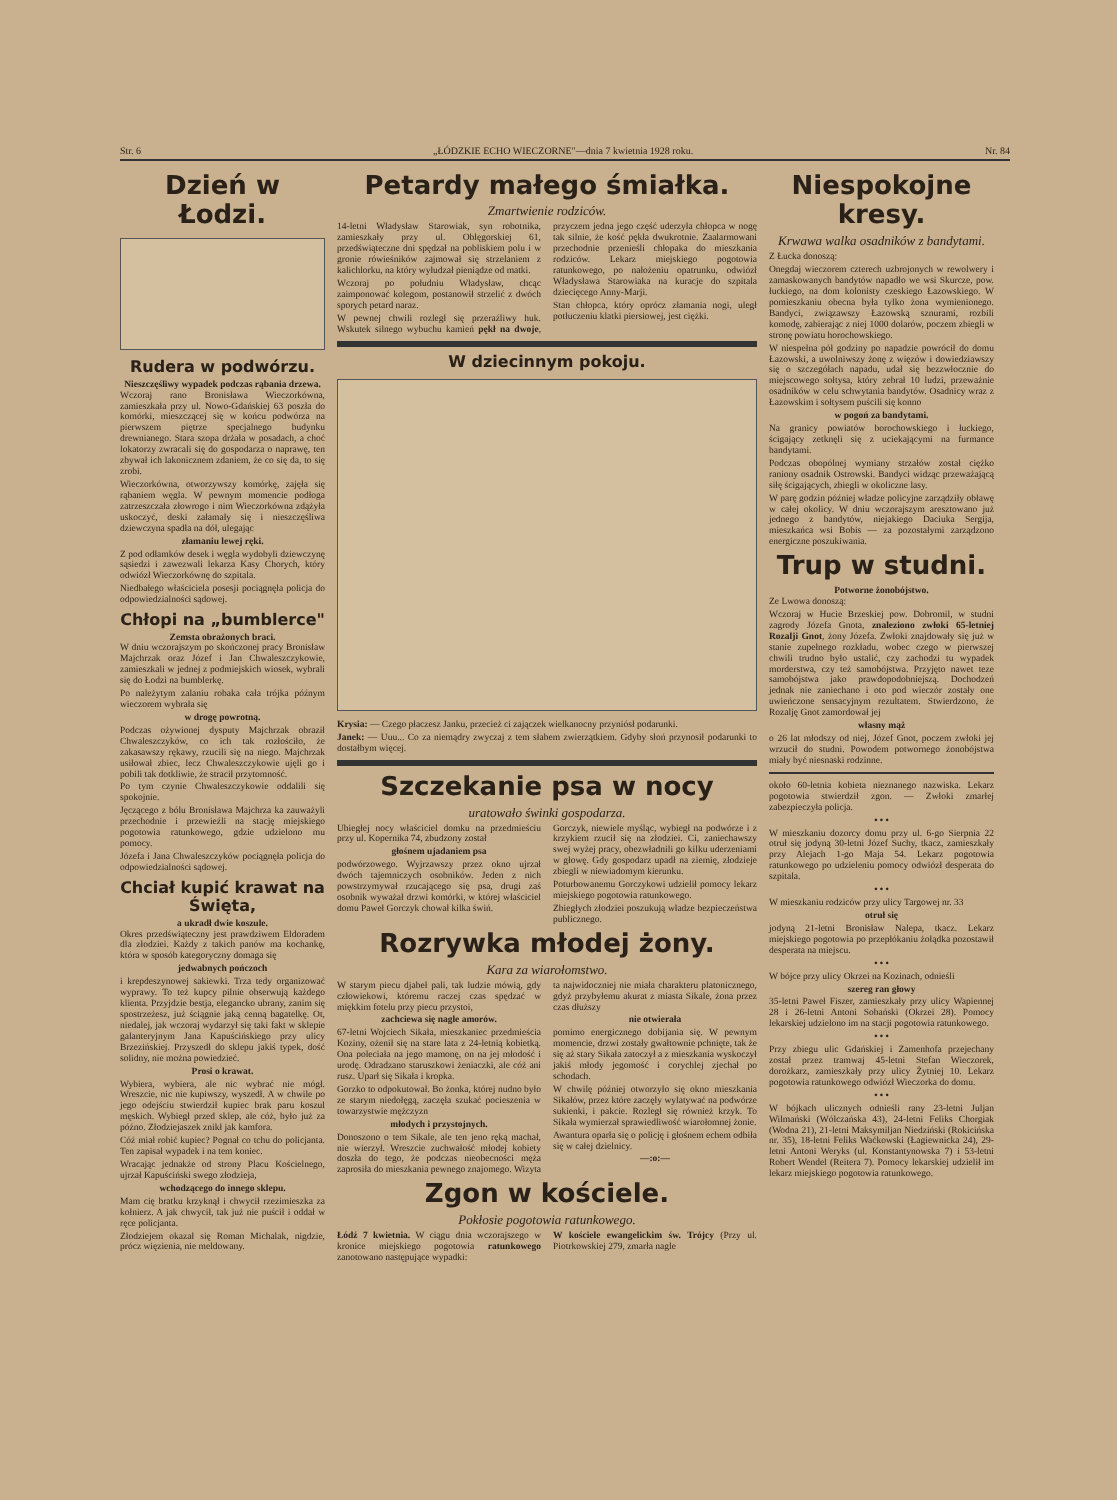Str. 6 „ŁÓDZKIE ECHO WIECZORNE"—dnia 7 kwietnia 1928 roku. Nr. 84
Dzień w Łodzi.
Rudera w podwórzu.
Nieszczęśliwy wypadek podczas rąbania drzewa.
Wczoraj rano Bronisława Wieczorkówna, zamieszkała przy ul. Nowo-Gdańskiej 63 poszła do komórki, mieszczącej się w końcu podwórza na pierwszem piętrze specjalnego budynku drewnianego. Stara szopa drżała w posadach, a choć lokatorzy zwracali się do gospodarza o naprawę, ten zbywał ich lakonicznem zdaniem, że co się da, to się zrobi.
Wieczorkówna, otworzywszy komórkę, zajęła się rąbaniem węgla. W pewnym momencie podłoga zatrzeszczała złowrogo i nim Wieczorkówna zdążyła uskoczyć, deski załamały się i nieszczęśliwa dziewczyna spadła na dół, ulegając
złamaniu lewej ręki.
Z pod odłamków desek i węgla wydobyli dziewczynę sąsiedzi i zawezwali lekarza Kasy Chorych, który odwiózł Wieczorkównę do szpitala.
Niedbałego właściciela posesji pociągnęła policja do odpowiedzialności sądowej.
Chłopi na „bumblerce"
Zemsta obrażonych braci.
W dniu wczorajszym po skończonej pracy Bronisław Majchrzak oraz Józef i Jan Chwaleszczykowie, zamieszkali w jednej z podmiejskich wiosek, wybrali się do Łodzi na bumblerkę.
Po należytym zalaniu robaka cała trójka późnym wieczorem wybrała się
w drogę powrotną.
Podczas ożywionej dysputy Majchrzak obraził Chwaleszczyków, co ich tak rozłościło, że zakasawszy rękawy, rzucili się na niego. Majchrzak usiłował zbiec, lecz Chwaleszczykowie ujęli go i pobili tak dotkliwie, że stracił przytomność.
Po tym czynie Chwaleszczykowie oddalili się spokojnie.
Jęczącego z bólu Bronisława Majchrza ka zauważyli przechodnie i przewieźli na stację miejskiego pogotowia ratunkowego, gdzie udzielono mu pomocy.
Józefa i Jana Chwaleszczyków pociągnęła policja do odpowiedzialności sądowej.
Chciał kupić krawat na Święta,
a ukradł dwie koszule.
Okres przedświąteczny jest prawdziwem Eldoradem dla złodziei. Każdy z takich panów ma kochankę, która w sposób kategoryczny domaga się
jedwabnych pończoch
i krepdeszynowej sakiewki. Trza tedy organizować wyprawy. To też kupcy pilnie obserwują każdego klienta. Przyjdzie bestja, elegancko ubrany, zanim się spostrzeżesz, już ściągnie jaką cenną bagatelkę. Ot, niedalej, jak wczoraj wydarzył się taki fakt w sklepie galanteryjnym Jana Kapuścińskiego przy ulicy Brzezińskiej. Przyszedł do sklepu jakiś typek, dość solidny, nie można powiedzieć.
Prosi o krawat.
Wybiera, wybiera, ale nic wybrać nie mógł. Wreszcie, nic nie kupiwszy, wyszedł. A w chwile po jego odejściu stwierdził kupiec brak paru koszul męskich. Wybiegł przed sklep, ale cóż, było już za późno. Złodziejaszek znikł jak kamfora.
Cóż miał robić kupiec? Pognał co tchu do policjanta. Ten zapisał wypadek i na tem koniec.
Wracając jednakże od strony Placu Kościelnego, ujrzał Kapuściński swego złodzieja,
wchodzącego do innego sklepu.
Mam cię bratku krzyknął i chwycił rzezimieszka za kołnierz. A jak chwycił, tak już nie puścił i oddał w ręce policjanta.
Złodziejem okazał się Roman Michalak, nigdzie, prócz więzienia, nie meldowany.
Petardy małego śmiałka.
Zmartwienie rodziców.
14-letni Władysław Starowiak, syn robotnika, zamieszkały przy ul. Oblęgorskiej 61, przedświąteczne dni spędzał na pobliskiem polu i w gronie rówieśników zajmował się strzelaniem z kalichlorku, na który wyłudzał pieniądze od matki.
Wczoraj po południu Władysław, chcąc zaimponować kolegom, postanowił strzelić z dwóch sporych petard naraz.
W pewnej chwili rozległ się przeraźliwy huk. Wskutek silnego wybuchu kamień pękł na dwoje, przyczem jedna jego część uderzyła chłopca w nogę tak silnie, że kość pękła dwukrotnie. Zaalarmowani przechodnie przenieśli chłopaka do mieszkania rodziców. Lekarz miejskiego pogotowia ratunkowego, po nałożeniu opatrunku, odwiózł Władysława Starowiaka na kuracje do szpitala dziecięcego Anny-Marji.
Stan chłopca, który oprócz złamania nogi, uległ potłuczeniu klatki piersiowej, jest ciężki.
W dziecinnym pokoju.
Krysia: — Czego płaczesz Janku, przecież ci zajączek wielkanocny przyniósł podarunki.
Janek: — Uuu... Co za niemądry zwyczaj z tem słabem zwierzątkiem. Gdyby słoń przynosił podarunki to dostałbym więcej.
Szczekanie psa w nocy
uratowało świnki gospodarza.
Ubiegłej nocy właściciel domku na przedmieściu przy ul. Kopernika 74, zbudzony został
głośnem ujadaniem psa
podwórzowego. Wyjrzawszy przez okno ujrzał dwóch tajemniczych osobników. Jeden z nich powstrzymywał rzucającego się psa, drugi zaś osobnik wyważał drzwi komórki, w której właściciel domu Paweł Gorczyk chował kilka świń.
Gorczyk, niewiele myśląc, wybiegł na podwórze i z krzykiem rzucił się na złodziei. Ci, zaniechawszy swej wyżej pracy, obezwładnili go kilku uderzeniami w głowę. Gdy gospodarz upadł na ziemię, złodzieje zbiegli w niewiadomym kierunku.
Poturbowanemu Gorczykowi udzielił pomocy lekarz miejskiego pogotowia ratunkowego.
Zbiegłych złodziei poszukują władze bezpieczeństwa publicznego.
Rozrywka młodej żony.
Kara za wiarołomstwo.
W starym piecu djabeł pali, tak ludzie mówią, gdy człowiekowi, któremu raczej czas spędzać w miękkim fotelu przy piecu przystoi,
zachciewa się nagle amorów.
67-letni Wojciech Sikała, mieszkaniec przedmieścia Koziny, ożenił się na stare lata z 24-letnią kobietką. Ona poleciała na jego mamonę, on na jej młodość i urodę. Odradzano staruszkowi żeniaczki, ale cóż ani rusz. Uparł się Sikała i kropka.
Gorzko to odpokutował. Bo żonka, której nudno było ze starym niedołęgą, zaczęła szukać pocieszenia w towarzystwie mężczyzn
młodych i przystojnych.
Donoszono o tem Sikale, ale ten jeno ręką machał, nie wierzył. Wreszcie zuchwałość młodej kobiety doszła do tego, że podczas nieobecności męża zaprosiła do mieszkania pewnego znajomego. Wizyta ta najwidoczniej nie miała charakteru platonicznego, gdyż przybyłemu akurat z miasta Sikale, żona przez czas dłuższy
nie otwierała
pomimo energicznego dobijania się. W pewnym momencie, drzwi zostały gwałtownie pchnięte, tak że się aż stary Sikała zatoczył a z mieszkania wyskoczył jakiś młody jegomość i corychlej zjechał po schodach.
W chwilę później otworzyło się okno mieszkania Sikałów, przez które zaczęły wylatywać na podwórze sukienki, i pakcie. Rozległ się również krzyk. To Sikała wymierzał sprawiedliwość wiarołomnej żonie.
Awantura oparła się o policję i głośnem echem odbiła się w całej dzielnicy.
—:o:—
Zgon w kościele.
Pokłosie pogotowia ratunkowego.
Łódź 7 kwietnia. W ciągu dnia wczorajszego w kronice miejskiego pogotowia ratunkowego zanotowano następujące wypadki:
W kościele ewangelickim św. Trójcy (Przy ul. Piotrkowskiej 279, zmarła nagle
Niespokojne kresy.
Krwawa walka osadników z bandytami.
Z Łucka donoszą:
Onegdaj wieczorem czterech uzbrojonych w rewolwery i zamaskowanych bandytów napadło we wsi Skurcze, pow. łuckiego, na dom kolonisty czeskiego Łazowskiego. W pomieszkaniu obecna była tylko żona wymienionego. Bandyci, związawszy Łazowską sznurami, rozbili komodę, zabierając z niej 1000 dolarów, poczem zbiegli w stronę powiatu horochowskiego.
W niespełna pół godziny po napadzie powrócił do domu Łazowski, a uwolniwszy żonę z więzów i dowiedziawszy się o szczegółach napadu, udał się bezzwłocznie do miejscowego sołtysa, który zebrał 10 ludzi, przeważnie osadników w celu schwytania bandytów. Osadnicy wraz z Łazowskim i sołtysem puścili się konno
w pogoń za bandytami.
Na granicy powiatów borochowskiego i łuckiego, ścigający zetknęli się z uciekającymi na furmance bandytami.
Podczas obopólnej wymiany strzałów został ciężko raniony osadnik Ostrowski. Bandyci widząc przeważającą siłę ścigających, zbiegli w okoliczne lasy.
W parę godzin później władze policyjne zarządziły obławę w całej okolicy. W dniu wczorajszym aresztowano już jednego z bandytów, niejakiego Daciuka Sergija, mieszkańca wsi Bobis — za pozostałymi zarządzono energiczne poszukiwania.
Trup w studni.
Potworne żonobójstwo.
Ze Lwowa donoszą:
Wczoraj w Hucie Brzeskiej pow. Dobromil, w studni zagrody Józefa Gnota, znaleziono zwłoki 65-letniej Rozalji Gnot, żony Józefa. Zwłoki znajdowały się już w stanie zupełnego rozkładu, wobec czego w pierwszej chwili trudno było ustalić, czy zachodzi tu wypadek morderstwa, czy też samobójstwa. Przyjęto nawet teze samobójstwa jako prawdopodobniejszą. Dochodzeń jednak nie zaniechano i oto pod wieczór zostały one uwieńczone sensacyjnym rezultatem. Stwierdzono, że Rozalję Gnot zamordował jej
własny mąż
o 26 lat młodszy od niej, Józef Gnot, poczem zwłoki jej wrzucił do studni. Powodem potwornego żonobójstwa miały być niesnaski rodzinne.
około 60-letnia kobieta nieznanego nazwiska. Lekarz pogotowia stwierdził zgon. — Zwłoki zmarłej zabezpieczyła policja.
• • •
W mieszkaniu dozorcy domu przy ul. 6-go Sierpnia 22 otruł się jodyną 30-letni Józef Suchy, tkacz, zamieszkały przy Alejach 1-go Maja 54. Lekarz pogotowia ratunkowego po udzieleniu pomocy odwiózł desperata do szpitala.
• • •
W mieszkaniu rodziców przy ulicy Targowej nr. 33
otruł się
jodyną 21-letni Bronisław Nalepa, tkacz. Lekarz miejskiego pogotowia po przepłókaniu żołądka pozostawił desperata na miejscu.
• • •
W bójce przy ulicy Okrzei na Kozinach, odnieśli
szereg ran głowy
35-letni Paweł Fiszer, zamieszkały przy ulicy Wapiennej 28 i 26-letni Antoni Sobański (Okrzei 28). Pomocy lekarskiej udzielono im na stacji pogotowia ratunkowego.
• • •
Przy zbiegu ulic Gdańskiej i Zamenhofa przejechany został przez tramwaj 45-letni Stefan Wieczorek, dorożkarz, zamieszkały przy ulicy Żytniej 10. Lekarz pogotowia ratunkowego odwiózł Wieczorka do domu.
• • •
W bójkach ulicznych odnieśli rany 23-letni Juljan Wilmański (Wólczańska 43), 24-letni Feliks Chorgiak (Wodna 21), 21-letni Maksymiljan Niedziński (Rokicińska nr. 35), 18-letni Feliks Waćkowski (Łagiewnicka 24), 29-letni Antoni Weryks (ul. Konstantynowska 7) i 53-letni Robert Wendel (Reitera 7). Pomocy lekarskiej udzielił im lekarz miejskiego pogotowia ratunkowego.